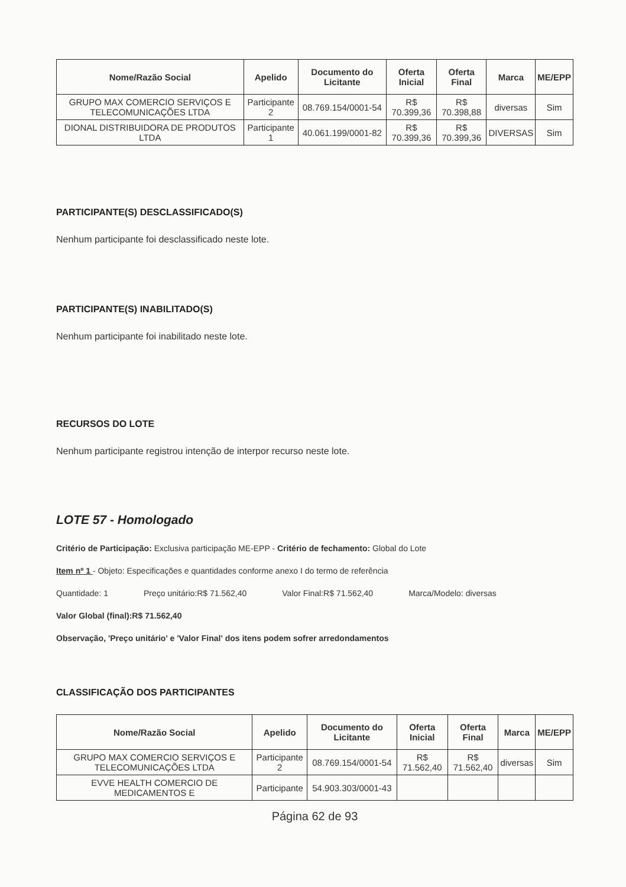| Nome/Razão Social | Apelido | Documento do Licitante | Oferta Inicial | Oferta Final | Marca | ME/EPP |
| --- | --- | --- | --- | --- | --- | --- |
| GRUPO MAX COMERCIO SERVIÇOS E TELECOMUNICAÇÕES LTDA | Participante 2 | 08.769.154/0001-54 | R$ 70.399,36 | R$ 70.398,88 | diversas | Sim |
| DIONAL DISTRIBUIDORA DE PRODUTOS LTDA | Participante 1 | 40.061.199/0001-82 | R$ 70.399,36 | R$ 70.399,36 | DIVERSAS | Sim |
PARTICIPANTE(S) DESCLASSIFICADO(S)
Nenhum participante foi desclassificado neste lote.
PARTICIPANTE(S) INABILITADO(S)
Nenhum participante foi inabilitado neste lote.
RECURSOS DO LOTE
Nenhum participante registrou intenção de interpor recurso neste lote.
LOTE 57 - Homologado
Critério de Participação: Exclusiva participação ME-EPP - Critério de fechamento: Global do Lote
Item nº 1 - Objeto: Especificações e quantidades conforme anexo I do termo de referência
Quantidade: 1 Preço unitário:R$ 71.562,40 Valor Final:R$ 71.562,40 Marca/Modelo: diversas
Valor Global (final):R$ 71.562,40
Observação, 'Preço unitário' e 'Valor Final' dos itens podem sofrer arredondamentos
CLASSIFICAÇÃO DOS PARTICIPANTES
| Nome/Razão Social | Apelido | Documento do Licitante | Oferta Inicial | Oferta Final | Marca | ME/EPP |
| --- | --- | --- | --- | --- | --- | --- |
| GRUPO MAX COMERCIO SERVIÇOS E TELECOMUNICAÇÕES LTDA | Participante 2 | 08.769.154/0001-54 | R$ 71.562,40 | R$ 71.562,40 | diversas | Sim |
| EVVE HEALTH COMERCIO DE MEDICAMENTOS E | Participante | 54.903.303/0001-43 | | | | |
Página 62 de 93